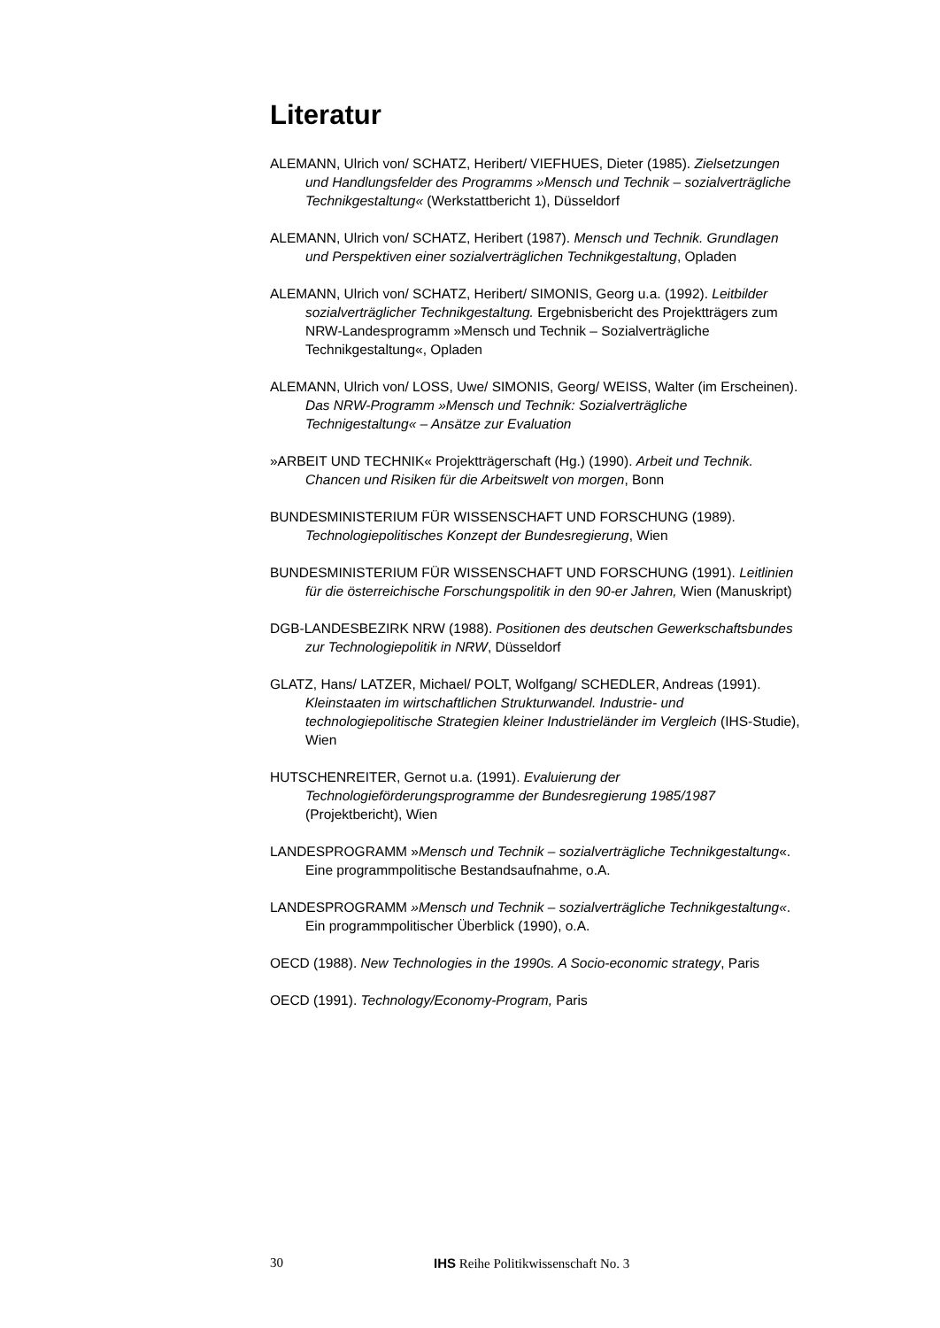Literatur
ALEMANN, Ulrich von/ SCHATZ, Heribert/ VIEFHUES, Dieter (1985). Zielsetzungen und Handlungsfelder des Programms »Mensch und Technik – sozialverträgliche Technikgestaltung« (Werkstattbericht 1), Düsseldorf
ALEMANN, Ulrich von/ SCHATZ, Heribert (1987). Mensch und Technik. Grundlagen und Perspektiven einer sozialverträglichen Technikgestaltung, Opladen
ALEMANN, Ulrich von/ SCHATZ, Heribert/ SIMONIS, Georg u.a. (1992). Leitbilder sozialverträglicher Technikgestaltung. Ergebnisbericht des Projektträgers zum NRW-Landesprogramm »Mensch und Technik – Sozialverträgliche Technikgestaltung«, Opladen
ALEMANN, Ulrich von/ LOSS, Uwe/ SIMONIS, Georg/ WEISS, Walter (im Erscheinen). Das NRW-Programm »Mensch und Technik: Sozialverträgliche Technigestaltung« – Ansätze zur Evaluation
»ARBEIT UND TECHNIK« Projektträgerschaft (Hg.) (1990). Arbeit und Technik. Chancen und Risiken für die Arbeitswelt von morgen, Bonn
BUNDESMINISTERIUM FÜR WISSENSCHAFT UND FORSCHUNG (1989). Technologiepolitisches Konzept der Bundesregierung, Wien
BUNDESMINISTERIUM FÜR WISSENSCHAFT UND FORSCHUNG (1991). Leitlinien für die österreichische Forschungspolitik in den 90-er Jahren, Wien (Manuskript)
DGB-LANDESBEZIRK NRW (1988). Positionen des deutschen Gewerkschaftsbundes zur Technologiepolitik in NRW, Düsseldorf
GLATZ, Hans/ LATZER, Michael/ POLT, Wolfgang/ SCHEDLER, Andreas (1991). Kleinstaaten im wirtschaftlichen Strukturwandel. Industrie- und technologiepolitische Strategien kleiner Industrieländer im Vergleich (IHS-Studie), Wien
HUTSCHENREITER, Gernot u.a. (1991). Evaluierung der Technologieförderungsprogramme der Bundesregierung 1985/1987 (Projektbericht), Wien
LANDESPROGRAMM »Mensch und Technik – sozialverträgliche Technikgestaltung«. Eine programmpolitische Bestandsaufnahme, o.A.
LANDESPROGRAMM »Mensch und Technik – sozialverträgliche Technikgestaltung«. Ein programmpolitischer Überblick (1990), o.A.
OECD (1988). New Technologies in the 1990s. A Socio-economic strategy, Paris
OECD (1991). Technology/Economy-Program, Paris
30 IHS Reihe Politikwissenschaft No. 3